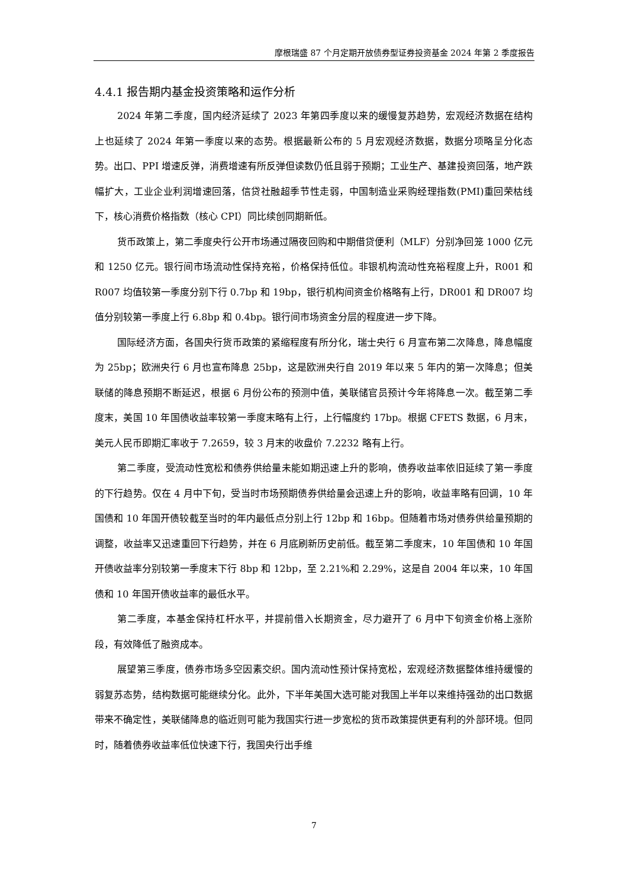摩根瑞盛 87 个月定期开放债券型证券投资基金 2024 年第 2 季度报告
4.4.1 报告期内基金投资策略和运作分析
2024 年第二季度，国内经济延续了 2023 年第四季度以来的缓慢复苏趋势，宏观经济数据在结构上也延续了 2024 年第一季度以来的态势。根据最新公布的 5 月宏观经济数据，数据分项略呈分化态势。出口、PPI 增速反弹，消费增速有所反弹但读数仍低且弱于预期；工业生产、基建投资回落，地产跌幅扩大，工业企业利润增速回落，信贷社融超季节性走弱，中国制造业采购经理指数(PMI)重回荣枯线下，核心消费价格指数（核心 CPI）同比续创同期新低。
货币政策上，第二季度央行公开市场通过隔夜回购和中期借贷便利（MLF）分别净回笼 1000 亿元和 1250 亿元。银行间市场流动性保持充裕，价格保持低位。非银机构流动性充裕程度上升，R001 和 R007 均值较第一季度分别下行 0.7bp 和 19bp，银行机构间资金价格略有上行，DR001 和 DR007 均值分别较第一季度上行 6.8bp 和 0.4bp。银行间市场资金分层的程度进一步下降。
国际经济方面，各国央行货币政策的紧缩程度有所分化，瑞士央行 6 月宣布第二次降息，降息幅度为 25bp；欧洲央行 6 月也宣布降息 25bp，这是欧洲央行自 2019 年以来 5 年内的第一次降息；但美联储的降息预期不断延迟，根据 6 月份公布的预测中值，美联储官员预计今年将降息一次。截至第二季度末，美国 10 年国债收益率较第一季度末略有上行，上行幅度约 17bp。根据 CFETS 数据，6 月末，美元人民币即期汇率收于 7.2659，较 3 月末的收盘价 7.2232 略有上行。
第二季度，受流动性宽松和债券供给量未能如期迅速上升的影响，债券收益率依旧延续了第一季度的下行趋势。仅在 4 月中下旬，受当时市场预期债券供给量会迅速上升的影响，收益率略有回调，10 年国债和 10 年国开债较截至当时的年内最低点分别上行 12bp 和 16bp。但随着市场对债券供给量预期的调整，收益率又迅速重回下行趋势，并在 6 月底刷新历史前低。截至第二季度末，10 年国债和 10 年国开债收益率分别较第一季度末下行 8bp 和 12bp，至 2.21%和 2.29%，这是自 2004 年以来，10 年国债和 10 年国开债收益率的最低水平。
第二季度，本基金保持杠杆水平，并提前借入长期资金，尽力避开了 6 月中下旬资金价格上涨阶段，有效降低了融资成本。
展望第三季度，债券市场多空因素交织。国内流动性预计保持宽松，宏观经济数据整体维持缓慢的弱复苏态势，结构数据可能继续分化。此外，下半年美国大选可能对我国上半年以来维持强劲的出口数据带来不确定性，美联储降息的临近则可能为我国实行进一步宽松的货币政策提供更有利的外部环境。但同时，随着债券收益率低位快速下行，我国央行出手维
7